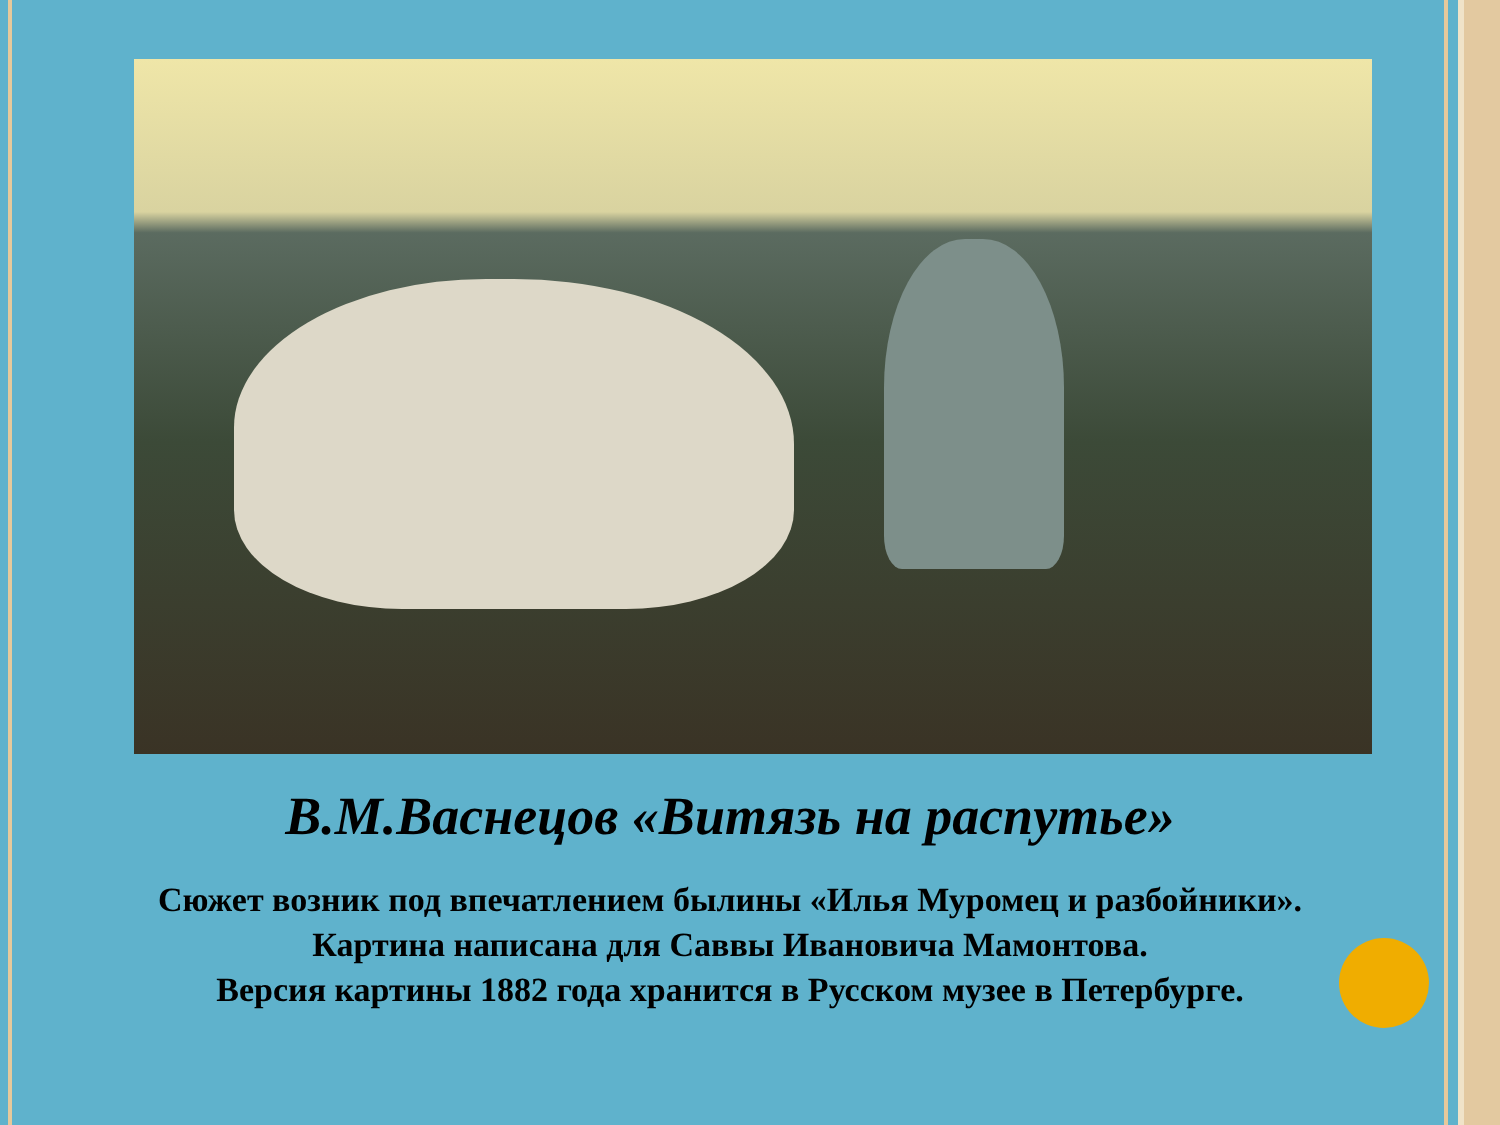В.М.Васнецов «Витязь на распутье»
Сюжет возник под впечатлением былины «Илья Муромец и разбойники».
Картина написана для Саввы Ивановича Мамонтова.
Версия картины 1882 года хранится в Русском музее в Петербурге.